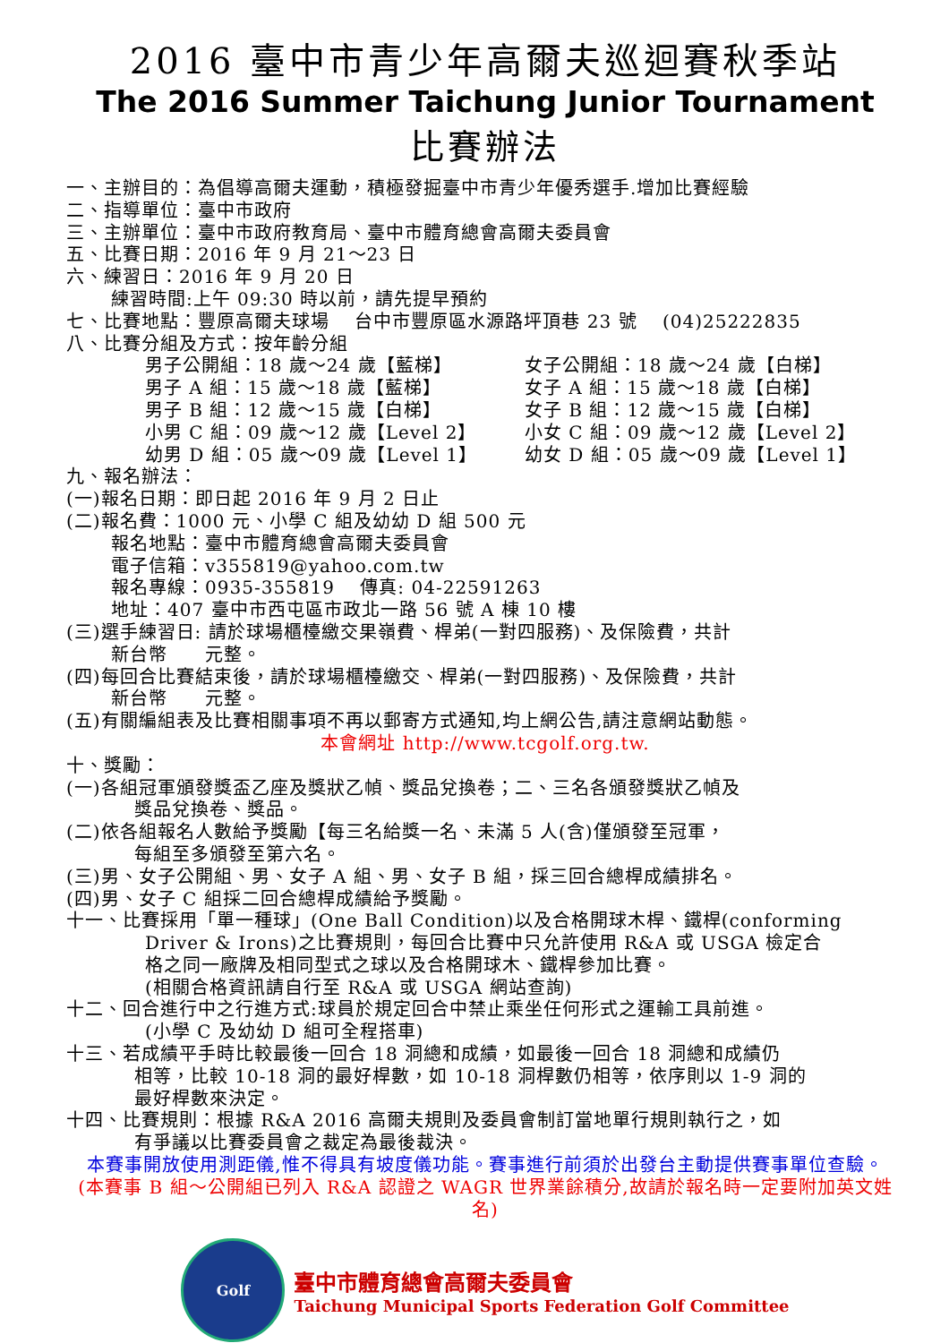2016 臺中市青少年高爾夫巡迴賽秋季站
The 2016 Summer Taichung Junior Tournament
比賽辦法
一、主辦目的：為倡導高爾夫運動，積極發掘臺中市青少年優秀選手.增加比賽經驗
二、指導單位：臺中市政府
三、主辦單位：臺中市政府教育局、臺中市體育總會高爾夫委員會
五、比賽日期：2016 年 9 月 21～23 日
六、練習日：2016 年 9 月 20 日
練習時間:上午 09:30 時以前，請先提早預約
七、比賽地點：豐原高爾夫球場　 台中市豐原區水源路坪頂巷 23 號　 (04)25222835
八、比賽分組及方式：按年齡分組
男子公開組：18 歲～24 歲【藍梯】
男子 A 組：15 歲～18 歲【藍梯】
男子 B 組：12 歲～15 歲【白梯】
小男 C 組：09 歲～12 歲【Level 2】
幼男 D 組：05 歲～09 歲【Level 1】
女子公開組：18 歲～24 歲【白梯】
女子 A 組：15 歲～18 歲【白梯】
女子 B 組：12 歲～15 歲【白梯】
小女 C 組：09 歲～12 歲【Level 2】
幼女 D 組：05 歲～09 歲【Level 1】
九、報名辦法：
(一)報名日期：即日起 2016 年 9 月 2 日止
(二)報名費：1000 元、小學 C 組及幼幼 D 組 500 元
報名地點：臺中市體育總會高爾夫委員會
電子信箱：v355819@yahoo.com.tw
報名專線：0935-355819　 傳真: 04-22591263
地址：407 臺中市西屯區市政北一路 56 號 A 棟 10 樓
(三)選手練習日: 請於球場櫃檯繳交果嶺費、桿弟(一對四服務)、及保險費，共計
新台幣　　元整。
(四)每回合比賽結束後，請於球場櫃檯繳交、桿弟(一對四服務)、及保險費，共計
新台幣　　元整。
(五)有關編組表及比賽相關事項不再以郵寄方式通知,均上網公告,請注意網站動態。
本會網址 http://www.tcgolf.org.tw.
十、獎勵：
(一)各組冠軍頒發獎盃乙座及獎狀乙幀、獎品兌換卷；二、三名各頒發獎狀乙幀及
獎品兌換卷、獎品。
(二)依各組報名人數給予獎勵【每三名給獎一名、未滿 5 人(含)僅頒發至冠軍，
每組至多頒發至第六名。
(三)男、女子公開組、男、女子 A 組、男、女子 B 組，採三回合總桿成績排名。
(四)男、女子 C 組採二回合總桿成績給予獎勵。
十一、比賽採用「單一種球」(One Ball Condition)以及合格開球木桿、鐵桿(conforming
Driver & Irons)之比賽規則，每回合比賽中只允許使用 R&A 或 USGA 檢定合
格之同一廠牌及相同型式之球以及合格開球木、鐵桿參加比賽。
(相關合格資訊請自行至 R&A 或 USGA 網站查詢)
十二、回合進行中之行進方式:球員於規定回合中禁止乘坐任何形式之運輸工具前進。
(小學 C 及幼幼 D 組可全程搭車)
十三、若成績平手時比較最後一回合 18 洞總和成績，如最後一回合 18 洞總和成績仍
相等，比較 10-18 洞的最好桿數，如 10-18 洞桿數仍相等，依序則以 1-9 洞的
最好桿數來決定。
十四、比賽規則：根據 R&A 2016 高爾夫規則及委員會制訂當地單行規則執行之，如
有爭議以比賽委員會之裁定為最後裁決。
本賽事開放使用測距儀,惟不得具有坡度儀功能。賽事進行前須於出發台主動提供賽事單位查驗。
(本賽事 B 組～公開組已列入 R&A 認證之 WAGR 世界業餘積分,故請於報名時一定要附加英文姓名)
Golf
臺中市體育總會高爾夫委員會
Taichung Municipal Sports Federation Golf Committee